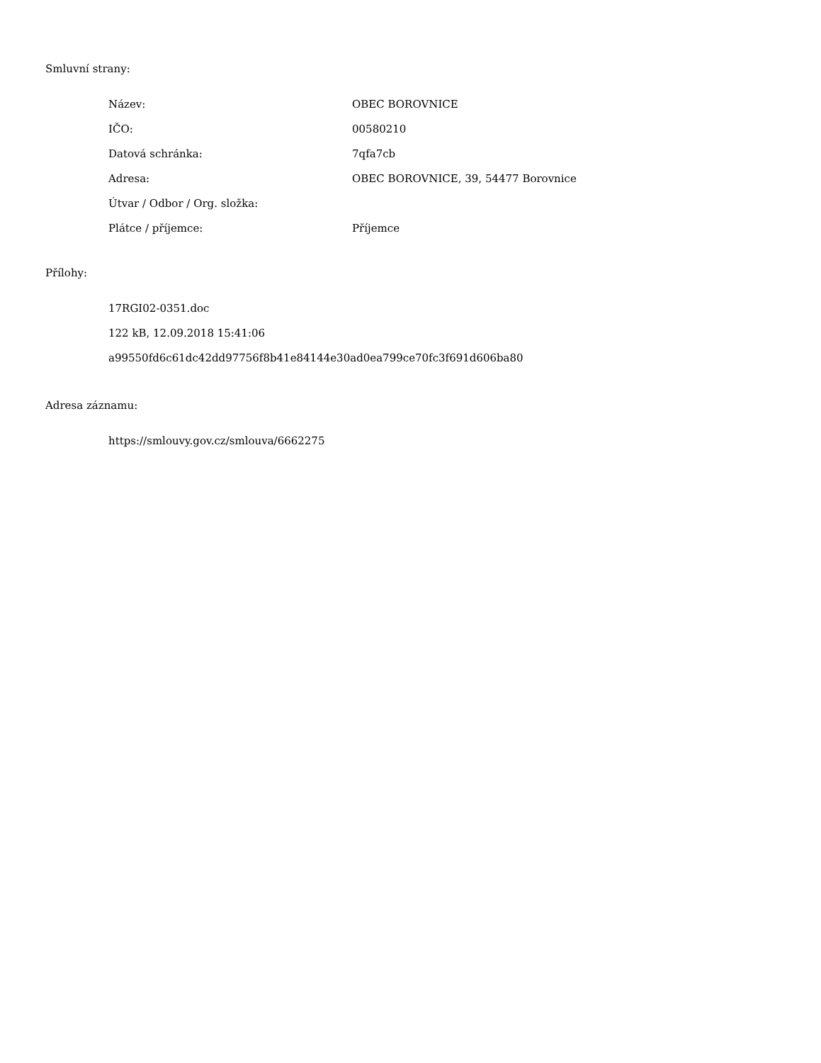Smluvní strany:
| Název: | OBEC BOROVNICE |
| IČO: | 00580210 |
| Datová schránka: | 7qfa7cb |
| Adresa: | OBEC BOROVNICE, 39, 54477 Borovnice |
| Útvar / Odbor / Org. složka: | |
| Plátce / příjemce: | Příjemce |
Přílohy:
17RGI02-0351.doc
122 kB, 12.09.2018 15:41:06
a99550fd6c61dc42dd97756f8b41e84144e30ad0ea799ce70fc3f691d606ba80
Adresa záznamu:
https://smlouvy.gov.cz/smlouva/6662275